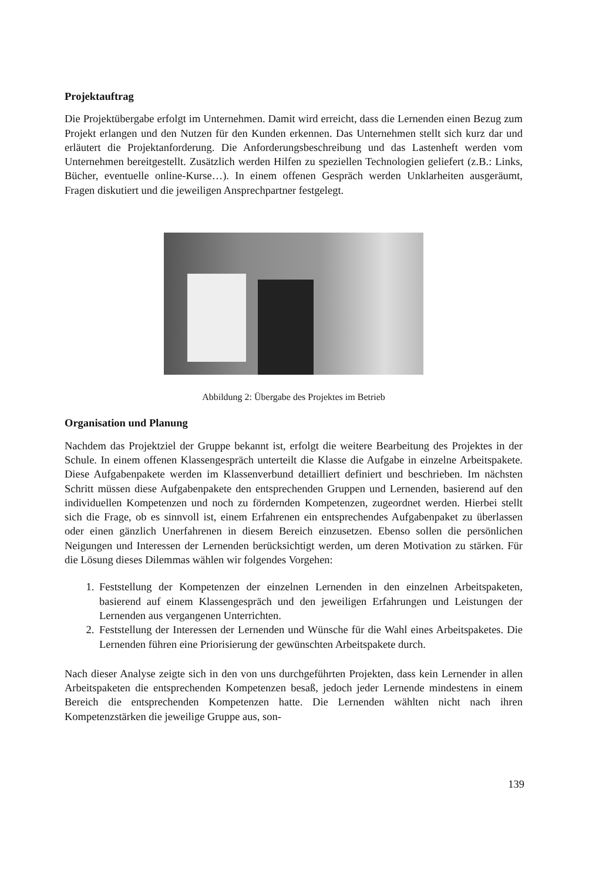Projektauftrag
Die Projektübergabe erfolgt im Unternehmen. Damit wird erreicht, dass die Lernenden einen Bezug zum Projekt erlangen und den Nutzen für den Kunden erkennen. Das Unternehmen stellt sich kurz dar und erläutert die Projektanforderung. Die Anforderungsbeschreibung und das Lastenheft werden vom Unternehmen bereitgestellt. Zusätzlich werden Hilfen zu speziellen Technologien geliefert (z.B.: Links, Bücher, eventuelle online-Kurse…). In einem offenen Gespräch werden Unklarheiten ausgeräumt, Fragen diskutiert und die jeweiligen Ansprechpartner festgelegt.
Abbildung 2: Übergabe des Projektes im Betrieb
Organisation und Planung
Nachdem das Projektziel der Gruppe bekannt ist, erfolgt die weitere Bearbeitung des Projektes in der Schule. In einem offenen Klassengespräch unterteilt die Klasse die Aufgabe in einzelne Arbeitspakete. Diese Aufgabenpakete werden im Klassenverbund detailliert definiert und beschrieben. Im nächsten Schritt müssen diese Aufgabenpakete den entsprechenden Gruppen und Lernenden, basierend auf den individuellen Kompetenzen und noch zu fördernden Kompetenzen, zugeordnet werden. Hierbei stellt sich die Frage, ob es sinnvoll ist, einem Erfahrenen ein entsprechendes Aufgabenpaket zu überlassen oder einen gänzlich Unerfahrenen in diesem Bereich einzusetzen. Ebenso sollen die persönlichen Neigungen und Interessen der Lernenden berücksichtigt werden, um deren Motivation zu stärken. Für die Lösung dieses Dilemmas wählen wir folgendes Vorgehen:
1. Feststellung der Kompetenzen der einzelnen Lernenden in den einzelnen Arbeitspaketen, basierend auf einem Klassengespräch und den jeweiligen Erfahrungen und Leistungen der Lernenden aus vergangenen Unterrichten.
2. Feststellung der Interessen der Lernenden und Wünsche für die Wahl eines Arbeitspaketes. Die Lernenden führen eine Priorisierung der gewünschten Arbeitspakete durch.
Nach dieser Analyse zeigte sich in den von uns durchgeführten Projekten, dass kein Lernender in allen Arbeitspaketen die entsprechenden Kompetenzen besaß, jedoch jeder Lernende mindestens in einem Bereich die entsprechenden Kompetenzen hatte. Die Lernenden wählten nicht nach ihren Kompetenzstärken die jeweilige Gruppe aus, son-
139